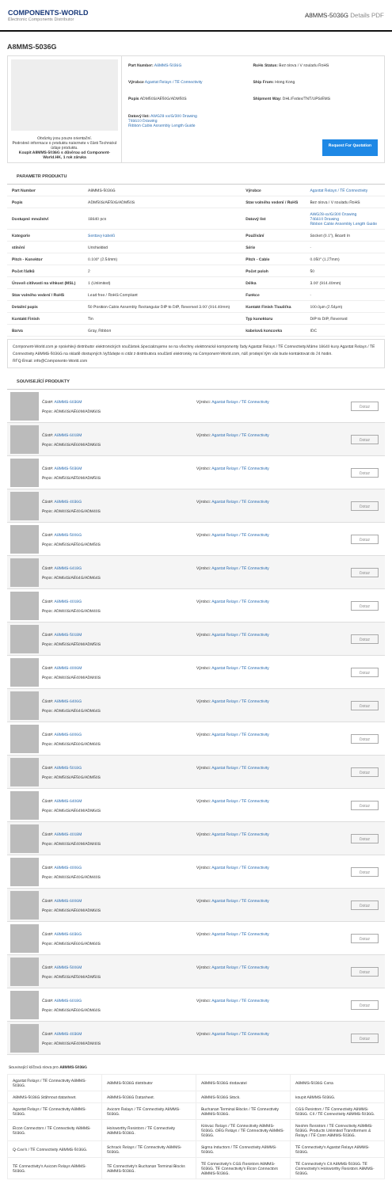COMPONENTS-WORLD
Electronic Components Distributor
A8MMS-5036G Details PDF
A8MMS-5036G
Obrázky jsou pouze orientační.
Podrobné informace o produktu naleznete v části Technické údaje produktu.
Koupit A8MMS-5036G s důvěrou od Component-World.HK, 1 rok záruka
Part Number: A8MMS-5036G
RoHs Status: Bez olova / V souladu RoHS
Výrobce Agastat Relays / TE Connectivity
Ship From: Hong Kong
Popis ADM50S/AE50G/ADM50S
Shipment Way: DHL/Fedex/TNT/UPS/EMS
Datový list: AWG28-xx/G/300 Drawing
746610 Drawing
Ribbon Cable Assembly Length Guide
Request For Quotation
PARAMETR PRODUKTU
| Part Number | A8MMS-5036G | Výrobce | Agastat Relays / TE Connectivity |
| Popis | ADM50S/AE50G/ADM50S | Stav volného vedení / RoHS | Bez olova / V souladu RoHS |
| Dostupné množství | 18640 pcs | Datový list | AWG28-xx/G/300 Drawing 746610 Drawing Ribbon Cable Assembly Length Guide |
| Kategorie | Sestavy kabelů | Používání | Socket (0.1"), Board In |
| stínění | Unshielded | Série | - |
| Pitch - Konektor | 0.100" (2.54mm) | Pitch - Cable | 0.050" (1.27mm) |
| Počet řádků | 2 | Počet poloh | 50 |
| Úroveň citlivosti na vlhkost (MSL) | 1 (Unlimited) | Délka | 3.00' (914.40mm) |
| Stav volného vedení / RoHS | Lead free / RoHS Compliant | Funkce | - |
| Detailní popis | 50 Position Cable Assembly Rectangular DIP to DIP, Reversed 3.00' (914.40mm) | Kontakt Finish Tloušťka | 100.0µin (2.54µm) |
| Kontakt Finish | Tin | Typ konektoru | DIP to DIP, Reversed |
| Barva | Gray, Ribbon | kabelová koncovka | IDC |
Component-World.com je spolehlivý distributor elektronických součástek.Specializujeme se na všechny elektronické komponenty řady Agastat Relays / TE Connectivity.Máme 18640 kusy Agastat Relays / TE Connectivity A8MMS-5036G na skladě dostupných.Vyžádejte si citát z distributora součástí elektroniky na Component-World.com, náš prodejní tým vás bude kontaktovat do 24 hodin.
RFQ Email: info@Components-World.com
SOUVISEJÍCÍ PRODUKTY
Část#: A8MMS-6036M
Popis: ADM60S/AE60M/ADM60S
Výrobci: Agastat Relays / TE Connectivity
Dotaz
Část#: A8MMS-6018M
Popis: ADM60S/AE60M/ADM60S
Výrobci: Agastat Relays / TE Connectivity
Dotaz
Část#: A8MMS-5036M
Popis: ADM50S/AE50M/ADM50S
Výrobci: Agastat Relays / TE Connectivity
Dotaz
Část#: A8MMS-4036G
Popis: ADM40S/AE40G/ADM40S
Výrobci: Agastat Relays / TE Connectivity
Dotaz
Část#: A8MMS-5006G
Popis: ADM50S/AE50G/ADM50S
Výrobci: Agastat Relays / TE Connectivity
Dotaz
Část#: A8MMS-6418G
Popis: ADM64S/AE64G/ADM64S
Výrobci: Agastat Relays / TE Connectivity
Dotaz
Část#: A8MMS-4018G
Popis: ADM40S/AE40G/ADM40S
Výrobci: Agastat Relays / TE Connectivity
Dotaz
Část#: A8MMS-5018M
Popis: ADM50S/AE50M/ADM50S
Výrobci: Agastat Relays / TE Connectivity
Dotaz
Část#: A8MMS-4006M
Popis: ADM40S/AE40M/ADM40S
Výrobci: Agastat Relays / TE Connectivity
Dotaz
Část#: A8MMS-6406G
Popis: ADM64S/AE64G/ADM64S
Výrobci: Agastat Relays / TE Connectivity
Dotaz
Část#: A8MMS-6006G
Popis: ADM60S/AE60G/ADM60S
Výrobci: Agastat Relays / TE Connectivity
Dotaz
Část#: A8MMS-5018G
Popis: ADM50S/AE50G/ADM50S
Výrobci: Agastat Relays / TE Connectivity
Dotaz
Část#: A8MMS-6406M
Popis: ADM64S/AE64M/ADM64S
Výrobci: Agastat Relays / TE Connectivity
Dotaz
Část#: A8MMS-4018M
Popis: ADM40S/AE40M/ADM40S
Výrobci: Agastat Relays / TE Connectivity
Dotaz
Část#: A8MMS-4006G
Popis: ADM40S/AE40G/ADM40S
Výrobci: Agastat Relays / TE Connectivity
Dotaz
Část#: A8MMS-6006M
Popis: ADM60S/AE60M/ADM60S
Výrobci: Agastat Relays / TE Connectivity
Dotaz
Část#: A8MMS-6036G
Popis: ADM60S/AE60G/ADM60S
Výrobci: Agastat Relays / TE Connectivity
Dotaz
Část#: A8MMS-5006M
Popis: ADM50S/AE50M/ADM50S
Výrobci: Agastat Relays / TE Connectivity
Dotaz
Část#: A8MMS-6018G
Popis: ADM60S/AE60G/ADM60S
Výrobci: Agastat Relays / TE Connectivity
Dotaz
Část#: A8MMS-4036M
Popis: ADM40S/AE40M/ADM40S
Výrobci: Agastat Relays / TE Connectivity
Dotaz
Související klíčová slova pro A8MMS-5036G
| Agastat Relays / TE Connectivity A8MMS-5036G. | A8MMS-5036G distributor | A8MMS-5036G dodavatel | A8MMS-5036G Cena |
| A8MMS-5036G Stáhnout datasheet. | A8MMS-5036G Datasheet. | A8MMS-5036G Stock. | koupit A8MMS-5036G. |
| Agastat Relays / TE Connectivity A8MMS-5036G. | Axicom Relays / TE Connectivity A8MMS-5036G. | Buchanan Terminal Blocks / TE Connectivity A8MMS-5036G. | CGS Resistors / TE Connectivity A8MMS-5036G. CII / TE Connectivity A8MMS-5036G. |
| Elcon Connectors / TE Connectivity A8MMS-5036G. | Holsworthy Resistors / TE Connectivity A8MMS-5036G. | Kilovac Relays / TE Connectivity A8MMS-5036G. OEG Relays / TE Connectivity A8MMS-5036G. | Neohm Resistors / TE Connectivity A8MMS-5036G. Products Unlimited Transformers & Relays / TE Conn A8MMS-5036G. |
| Q-Cee's / TE Connectivity A8MMS-5036G. | Schrack Relays / TE Connectivity A8MMS-5036G. | Sigma Inductors / TE Connectivity A8MMS-5036G. | TE Connectivity's Agastat Relays A8MMS-5036G. |
| TE Connectivity's Axicom Relays A8MMS-5036G. | TE Connectivity's Buchanan Terminal Blocks A8MMS-5036G. | TE Connectivity's CGS Resistors A8MMS-5036G. TE Connectivity's Elcon Connectors A8MMS-5036G. | TE Connectivity's CII A8MMS-5036G. TE Connectivity's Holsworthy Resistors A8MMS-5036G. |